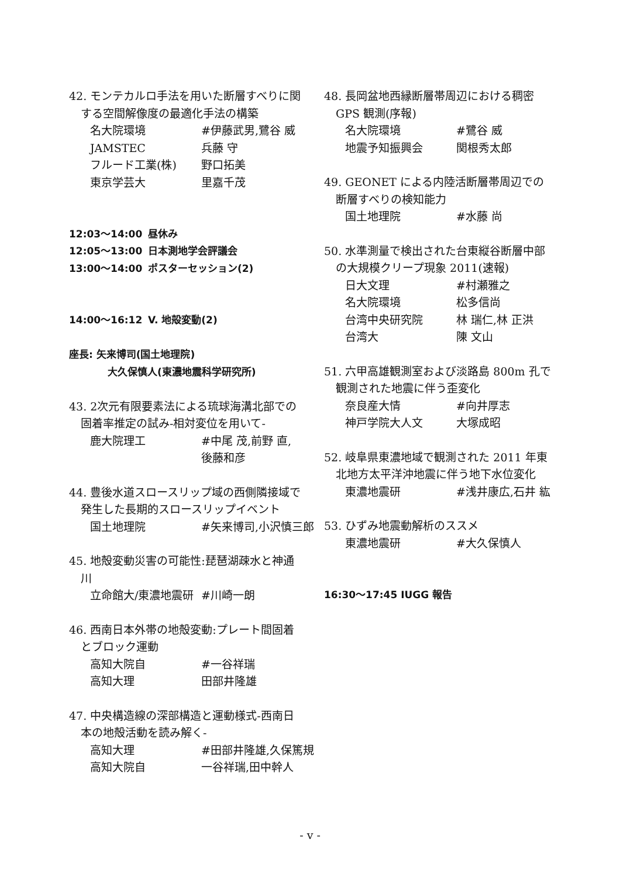42. モンテカルロ手法を用いた断層すべりに関
する空間解像度の最適化手法の構築
名大院環境 #伊藤武男,鷺谷 威
JAMSTEC 兵藤 守
フルード工業(株) 野口拓美
東京学芸大 里嘉千茂
12:03～14:00 昼休み
12:05～13:00 日本測地学会評議会
13:00～14:00 ポスターセッション(2)
14:00～16:12 V. 地殻変動(2)
座長: 矢来博司(国土地理院)
大久保慎人(東濃地震科学研究所)
43. 2次元有限要素法による琉球海溝北部での
固着率推定の試み-相対変位を用いて-
鹿大院理工 #中尾 茂,前野 直,
後藤和彦
44. 豊後水道スロースリップ域の西側隣接域で
発生した長期的スロースリップイベント
国土地理院 #矢来博司,小沢慎三郎
45. 地殻変動災害の可能性:琵琶湖疎水と神通
川
立命館大/東濃地震研 #川崎一朗
46. 西南日本外帯の地殻変動:プレート間固着
とブロック運動
高知大院自 #一谷祥瑞
高知大理 田部井隆雄
47. 中央構造線の深部構造と運動様式-西南日
本の地殻活動を読み解く-
高知大理 #田部井隆雄,久保篤規
高知大院自 一谷祥瑞,田中幹人
48. 長岡盆地西縁断層帯周辺における稠密
GPS 観測(序報)
名大院環境 #鷺谷 威
地震予知振興会 関根秀太郎
49. GEONET による内陸活断層帯周辺での
断層すべりの検知能力
国土地理院 #水藤 尚
50. 水準測量で検出された台東縦谷断層中部
の大規模クリープ現象 2011(速報)
日大文理 #村瀬雅之
名大院環境 松多信尚
台湾中央研究院 林 瑞仁,林 正洪
台湾大 陳 文山
51. 六甲高雄観測室および淡路島 800m 孔で
観測された地震に伴う歪変化
奈良産大情 #向井厚志
神戸学院大人文 大塚成昭
52. 岐阜県東濃地域で観測された 2011 年東
北地方太平洋沖地震に伴う地下水位変化
東濃地震研 #浅井康広,石井 紘
53. ひずみ地震動解析のススメ
東濃地震研 #大久保慎人
16:30～17:45 IUGG 報告
- v -